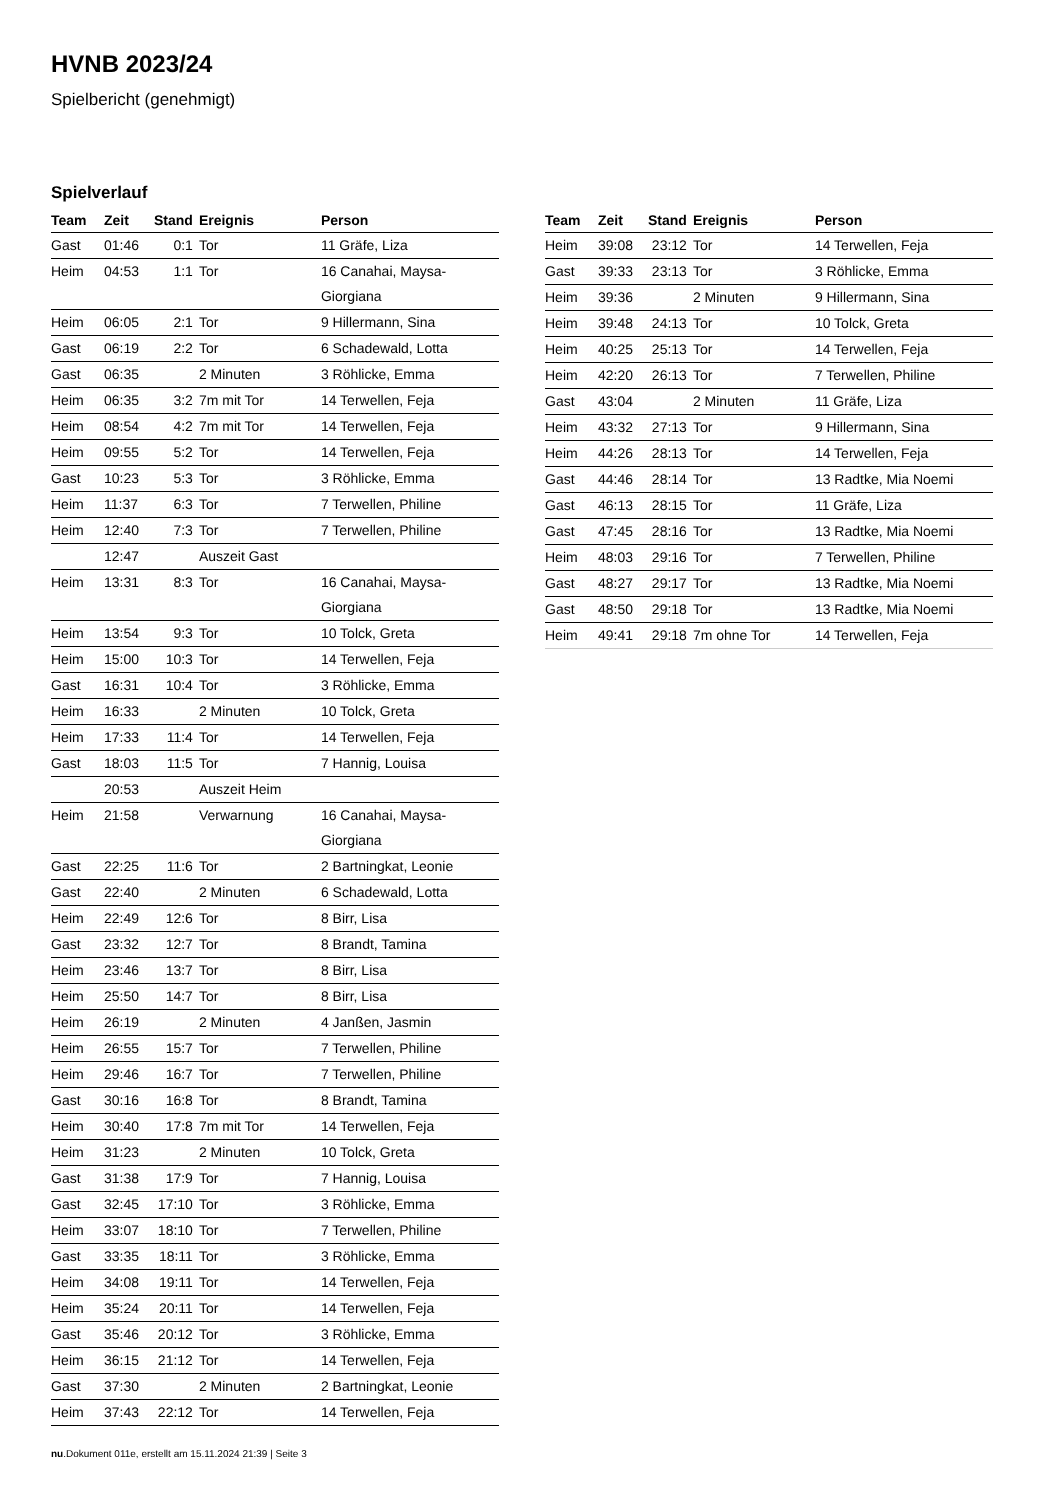HVNB 2023/24
Spielbericht (genehmigt)
Spielverlauf
| Team | Zeit | Stand | Ereignis | Person |
| --- | --- | --- | --- | --- |
| Gast | 01:46 | 0:1 | Tor | 11 Gräfe, Liza |
| Heim | 04:53 | 1:1 | Tor | 16 Canahai, Maysa- Giorgiana |
| Heim | 06:05 | 2:1 | Tor | 9 Hillermann, Sina |
| Gast | 06:19 | 2:2 | Tor | 6 Schadewald, Lotta |
| Gast | 06:35 | | 2 Minuten | 3 Röhlicke, Emma |
| Heim | 06:35 | 3:2 | 7m mit Tor | 14 Terwellen, Feja |
| Heim | 08:54 | 4:2 | 7m mit Tor | 14 Terwellen, Feja |
| Heim | 09:55 | 5:2 | Tor | 14 Terwellen, Feja |
| Gast | 10:23 | 5:3 | Tor | 3 Röhlicke, Emma |
| Heim | 11:37 | 6:3 | Tor | 7 Terwellen, Philine |
| Heim | 12:40 | 7:3 | Tor | 7 Terwellen, Philine |
| | 12:47 | | Auszeit Gast | |
| Heim | 13:31 | 8:3 | Tor | 16 Canahai, Maysa- Giorgiana |
| Heim | 13:54 | 9:3 | Tor | 10 Tolck, Greta |
| Heim | 15:00 | 10:3 | Tor | 14 Terwellen, Feja |
| Gast | 16:31 | 10:4 | Tor | 3 Röhlicke, Emma |
| Heim | 16:33 | | 2 Minuten | 10 Tolck, Greta |
| Heim | 17:33 | 11:4 | Tor | 14 Terwellen, Feja |
| Gast | 18:03 | 11:5 | Tor | 7 Hannig, Louisa |
| | 20:53 | | Auszeit Heim | |
| Heim | 21:58 | | Verwarnung | 16 Canahai, Maysa- Giorgiana |
| Gast | 22:25 | 11:6 | Tor | 2 Bartningkat, Leonie |
| Gast | 22:40 | | 2 Minuten | 6 Schadewald, Lotta |
| Heim | 22:49 | 12:6 | Tor | 8 Birr, Lisa |
| Gast | 23:32 | 12:7 | Tor | 8 Brandt, Tamina |
| Heim | 23:46 | 13:7 | Tor | 8 Birr, Lisa |
| Heim | 25:50 | 14:7 | Tor | 8 Birr, Lisa |
| Heim | 26:19 | | 2 Minuten | 4 Janßen, Jasmin |
| Heim | 26:55 | 15:7 | Tor | 7 Terwellen, Philine |
| Heim | 29:46 | 16:7 | Tor | 7 Terwellen, Philine |
| Gast | 30:16 | 16:8 | Tor | 8 Brandt, Tamina |
| Heim | 30:40 | 17:8 | 7m mit Tor | 14 Terwellen, Feja |
| Heim | 31:23 | | 2 Minuten | 10 Tolck, Greta |
| Gast | 31:38 | 17:9 | Tor | 7 Hannig, Louisa |
| Gast | 32:45 | 17:10 | Tor | 3 Röhlicke, Emma |
| Heim | 33:07 | 18:10 | Tor | 7 Terwellen, Philine |
| Gast | 33:35 | 18:11 | Tor | 3 Röhlicke, Emma |
| Heim | 34:08 | 19:11 | Tor | 14 Terwellen, Feja |
| Heim | 35:24 | 20:11 | Tor | 14 Terwellen, Feja |
| Gast | 35:46 | 20:12 | Tor | 3 Röhlicke, Emma |
| Heim | 36:15 | 21:12 | Tor | 14 Terwellen, Feja |
| Gast | 37:30 | | 2 Minuten | 2 Bartningkat, Leonie |
| Heim | 37:43 | 22:12 | Tor | 14 Terwellen, Feja |
| Team | Zeit | Stand | Ereignis | Person |
| --- | --- | --- | --- | --- |
| Heim | 39:08 | 23:12 | Tor | 14 Terwellen, Feja |
| Gast | 39:33 | 23:13 | Tor | 3 Röhlicke, Emma |
| Heim | 39:36 | | 2 Minuten | 9 Hillermann, Sina |
| Heim | 39:48 | 24:13 | Tor | 10 Tolck, Greta |
| Heim | 40:25 | 25:13 | Tor | 14 Terwellen, Feja |
| Heim | 42:20 | 26:13 | Tor | 7 Terwellen, Philine |
| Gast | 43:04 | | 2 Minuten | 11 Gräfe, Liza |
| Heim | 43:32 | 27:13 | Tor | 9 Hillermann, Sina |
| Heim | 44:26 | 28:13 | Tor | 14 Terwellen, Feja |
| Gast | 44:46 | 28:14 | Tor | 13 Radtke, Mia Noemi |
| Gast | 46:13 | 28:15 | Tor | 11 Gräfe, Liza |
| Gast | 47:45 | 28:16 | Tor | 13 Radtke, Mia Noemi |
| Heim | 48:03 | 29:16 | Tor | 7 Terwellen, Philine |
| Gast | 48:27 | 29:17 | Tor | 13 Radtke, Mia Noemi |
| Gast | 48:50 | 29:18 | Tor | 13 Radtke, Mia Noemi |
| Heim | 49:41 | 29:18 | 7m ohne Tor | 14 Terwellen, Feja |
nu.Dokument 011e, erstellt am 15.11.2024 21:39 | Seite 3